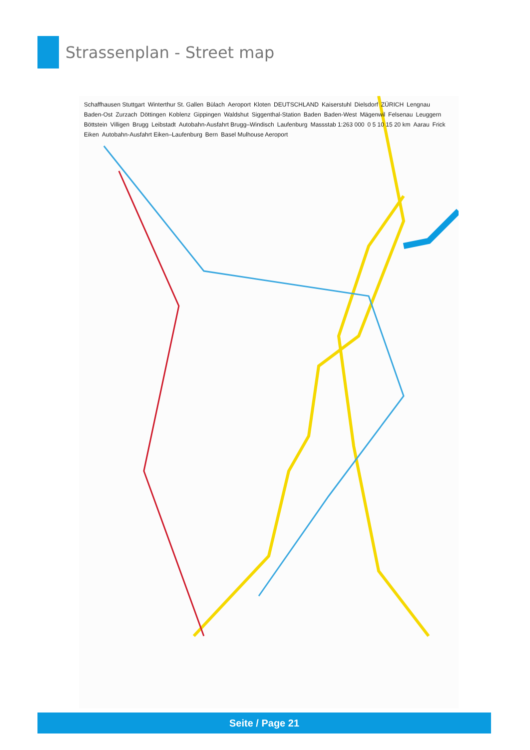Strassenplan - Street map
Schaffhausen Stuttgart Winterthur St. Gallen Bülach Aeroport Kloten DEUTSCHLAND Kaiserstuhl Dielsdorf ZÜRICH Lengnau Baden-Ost Zurzach Döttingen Koblenz Gippingen Waldshut Siggenthal-Station Baden Baden-West Mägenwil Felsenau Leuggern Böttstein Villigen Brugg Leibstadt Autobahn-Ausfahrt Brugg–Windisch Laufenburg Massstab 1:263 000 0 5 10 15 20 km Aarau Frick Eiken Autobahn-Ausfahrt Eiken–Laufenburg Bern Basel Mulhouse Aeroport
Seite / Page 21